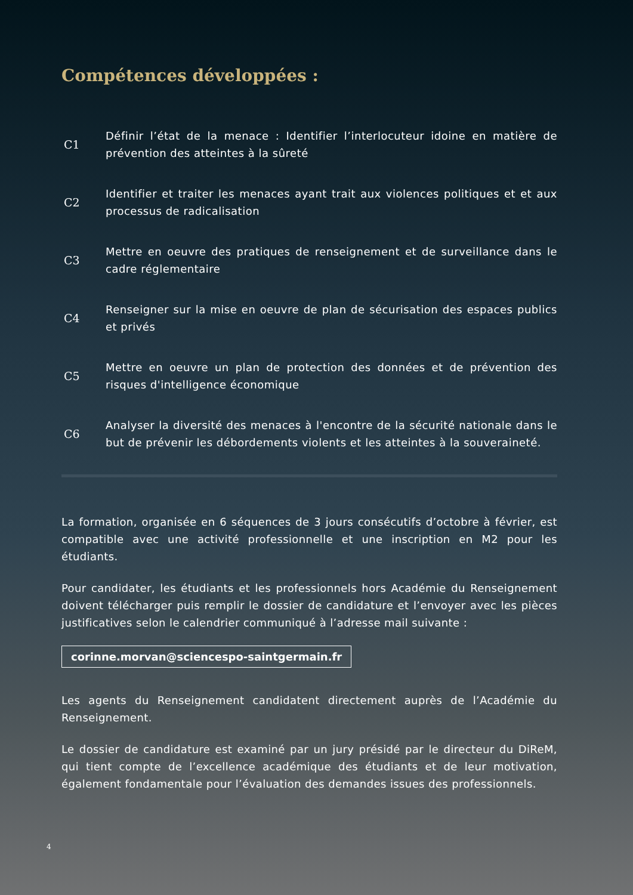Compétences développées :
C1
Définir l’état de la menace : Identifier l’interlocuteur idoine en matière de prévention des atteintes à la sûreté
C2
Identifier et traiter les menaces ayant trait aux violences politiques et et aux processus de radicalisation
C3
Mettre en oeuvre des pratiques de renseignement et de surveillance dans le cadre réglementaire
C4
Renseigner sur la mise en oeuvre de plan de sécurisation des espaces publics et privés
C5
Mettre en oeuvre un plan de protection des données et de prévention des risques d'intelligence économique
C6
Analyser la diversité des menaces à l'encontre de la sécurité nationale dans le but de prévenir les débordements violents et les atteintes à la souveraineté.
La formation, organisée en 6 séquences de 3 jours consécutifs d’octobre à février, est compatible avec une activité professionnelle et une inscription en M2 pour les étudiants.
Pour candidater, les étudiants et les professionnels hors Académie du Renseignement doivent télécharger puis remplir le dossier de candidature et l’envoyer avec les pièces justificatives selon le calendrier communiqué à l’adresse mail suivante :
corinne.morvan@sciencespo-saintgermain.fr
Les agents du Renseignement candidatent directement auprès de l’Académie du Renseignement.
Le dossier de candidature est examiné par un jury présidé par le directeur du DiReM, qui tient compte de l’excellence académique des étudiants et de leur motivation, également fondamentale pour l’évaluation des demandes issues des professionnels.
4